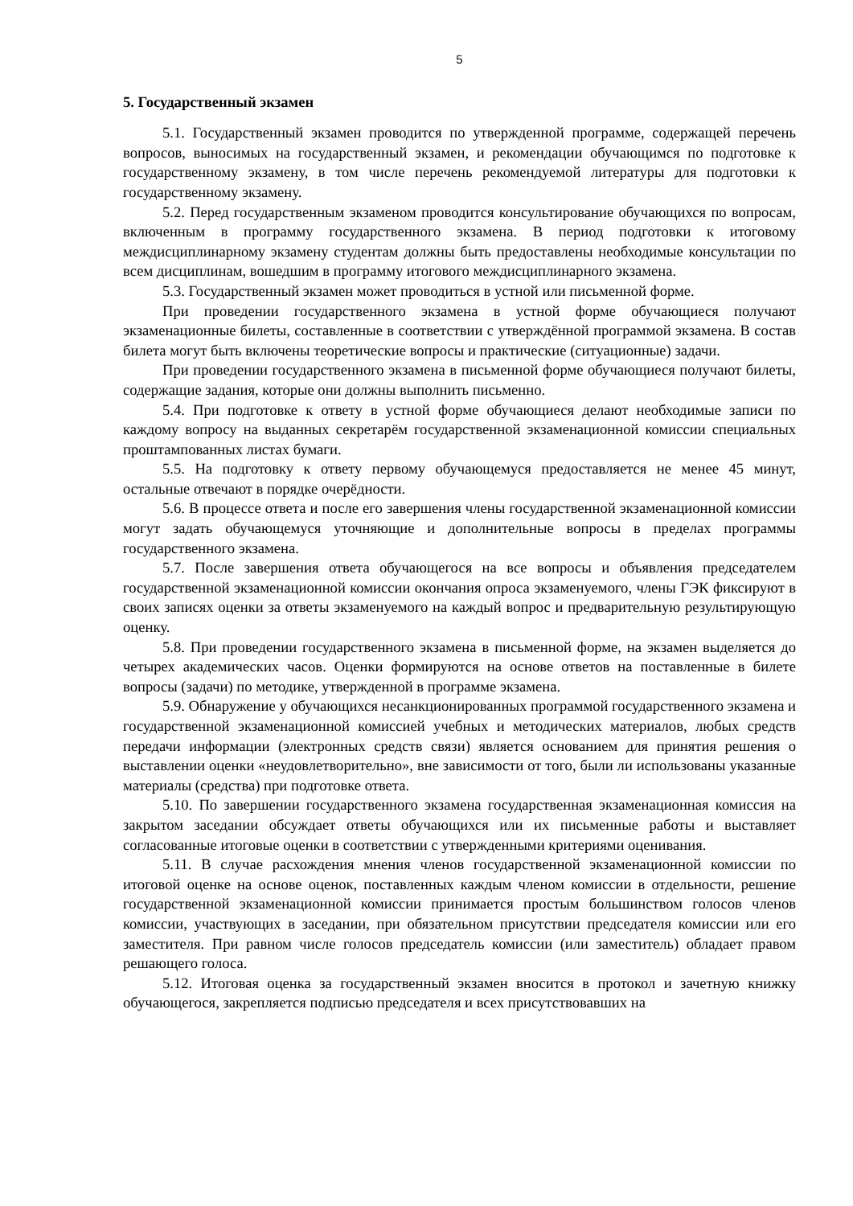5
5. Государственный экзамен
5.1. Государственный экзамен проводится по утвержденной программе, содержащей перечень вопросов, выносимых на государственный экзамен, и рекомендации обучающимся по подготовке к государственному экзамену, в том числе перечень рекомендуемой литературы для подготовки к государственному экзамену.
5.2. Перед государственным экзаменом проводится консультирование обучающихся по вопросам, включенным в программу государственного экзамена. В период подготовки к итоговому междисциплинарному экзамену студентам должны быть предоставлены необходимые консультации по всем дисциплинам, вошедшим в программу итогового междисциплинарного экзамена.
5.3. Государственный экзамен может проводиться в устной или письменной форме.
При проведении государственного экзамена в устной форме обучающиеся получают экзаменационные билеты, составленные в соответствии с утверждённой программой экзамена. В состав билета могут быть включены теоретические вопросы и практические (ситуационные) задачи.
При проведении государственного экзамена в письменной форме обучающиеся получают билеты, содержащие задания, которые они должны выполнить письменно.
5.4. При подготовке к ответу в устной форме обучающиеся делают необходимые записи по каждому вопросу на выданных секретарём государственной экзаменационной комиссии специальных проштампованных листах бумаги.
5.5. На подготовку к ответу первому обучающемуся предоставляется не менее 45 минут, остальные отвечают в порядке очерёдности.
5.6. В процессе ответа и после его завершения члены государственной экзаменационной комиссии могут задать обучающемуся уточняющие и дополнительные вопросы в пределах программы государственного экзамена.
5.7. После завершения ответа обучающегося на все вопросы и объявления председателем государственной экзаменационной комиссии окончания опроса экзаменуемого, члены ГЭК фиксируют в своих записях оценки за ответы экзаменуемого на каждый вопрос и предварительную результирующую оценку.
5.8. При проведении государственного экзамена в письменной форме, на экзамен выделяется до четырех академических часов. Оценки формируются на основе ответов на поставленные в билете вопросы (задачи) по методике, утвержденной в программе экзамена.
5.9. Обнаружение у обучающихся несанкционированных программой государственного экзамена и государственной экзаменационной комиссией учебных и методических материалов, любых средств передачи информации (электронных средств связи) является основанием для принятия решения о выставлении оценки «неудовлетворительно», вне зависимости от того, были ли использованы указанные материалы (средства) при подготовке ответа.
5.10. По завершении государственного экзамена государственная экзаменационная комиссия на закрытом заседании обсуждает ответы обучающихся или их письменные работы и выставляет согласованные итоговые оценки в соответствии с утвержденными критериями оценивания.
5.11. В случае расхождения мнения членов государственной экзаменационной комиссии по итоговой оценке на основе оценок, поставленных каждым членом комиссии в отдельности, решение государственной экзаменационной комиссии принимается простым большинством голосов членов комиссии, участвующих в заседании, при обязательном присутствии председателя комиссии или его заместителя. При равном числе голосов председатель комиссии (или заместитель) обладает правом решающего голоса.
5.12. Итоговая оценка за государственный экзамен вносится в протокол и зачетную книжку обучающегося, закрепляется подписью председателя и всех присутствовавших на